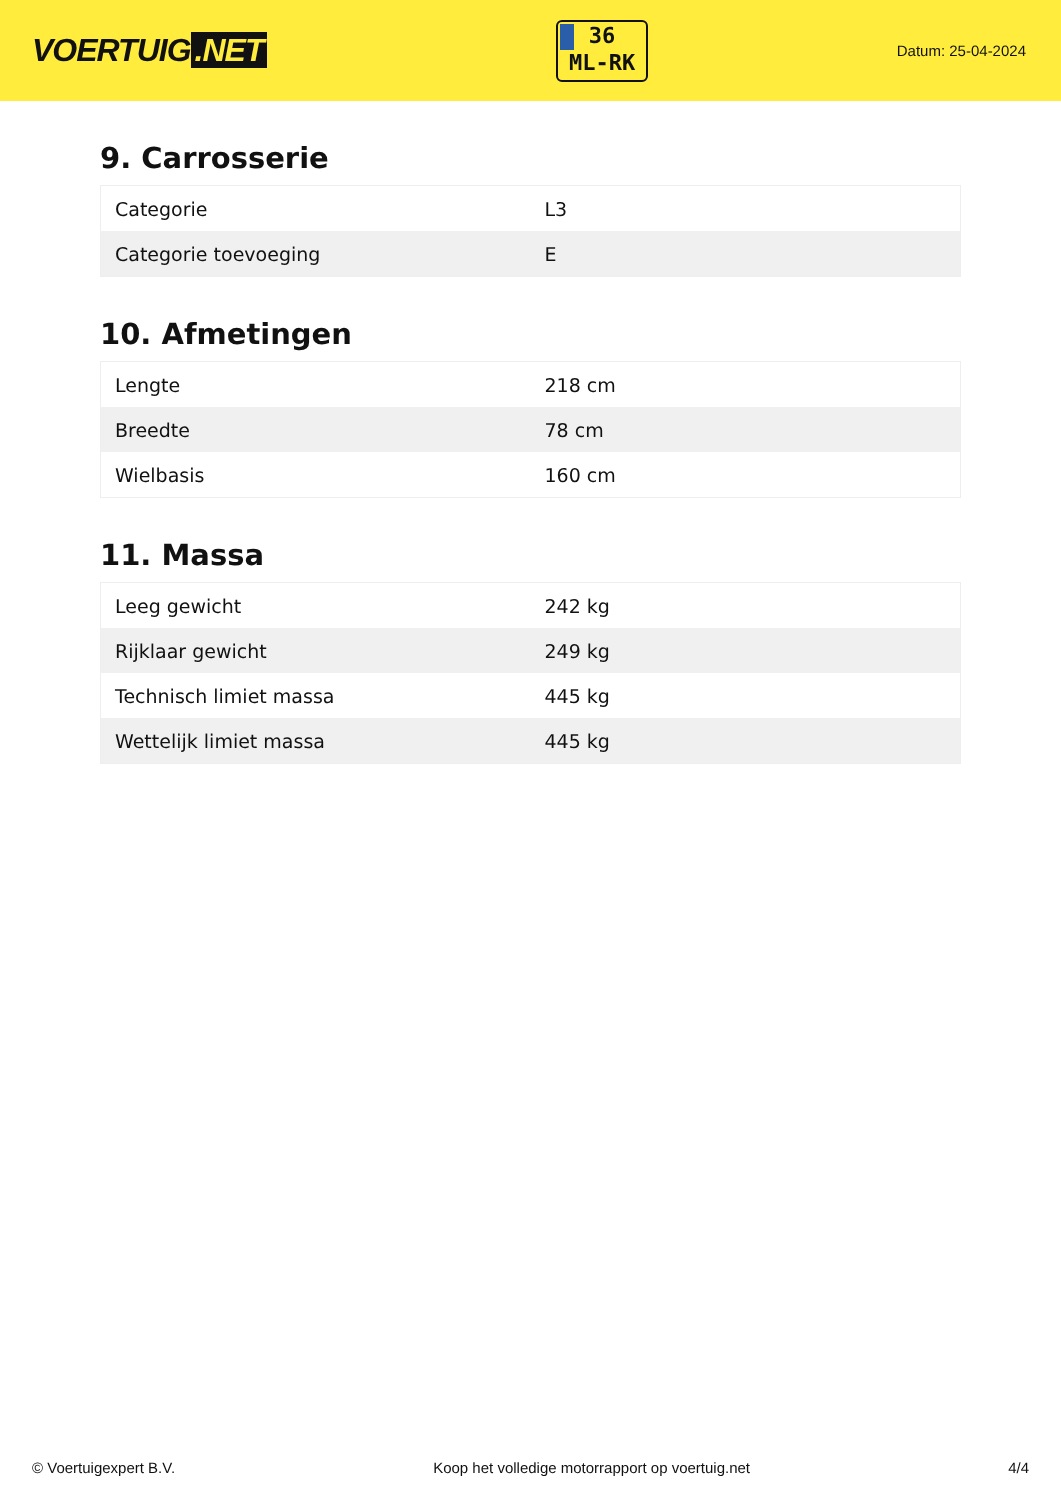VOERTUIG.NET
36
ML-RK
Datum: 25-04-2024
9. Carrosserie
| Categorie | L3 |
| Categorie toevoeging | E |
10. Afmetingen
| Lengte | 218 cm |
| Breedte | 78 cm |
| Wielbasis | 160 cm |
11. Massa
| Leeg gewicht | 242 kg |
| Rijklaar gewicht | 249 kg |
| Technisch limiet massa | 445 kg |
| Wettelijk limiet massa | 445 kg |
© Voertuigexpert B.V. Koop het volledige motorrapport op voertuig.net 4/4